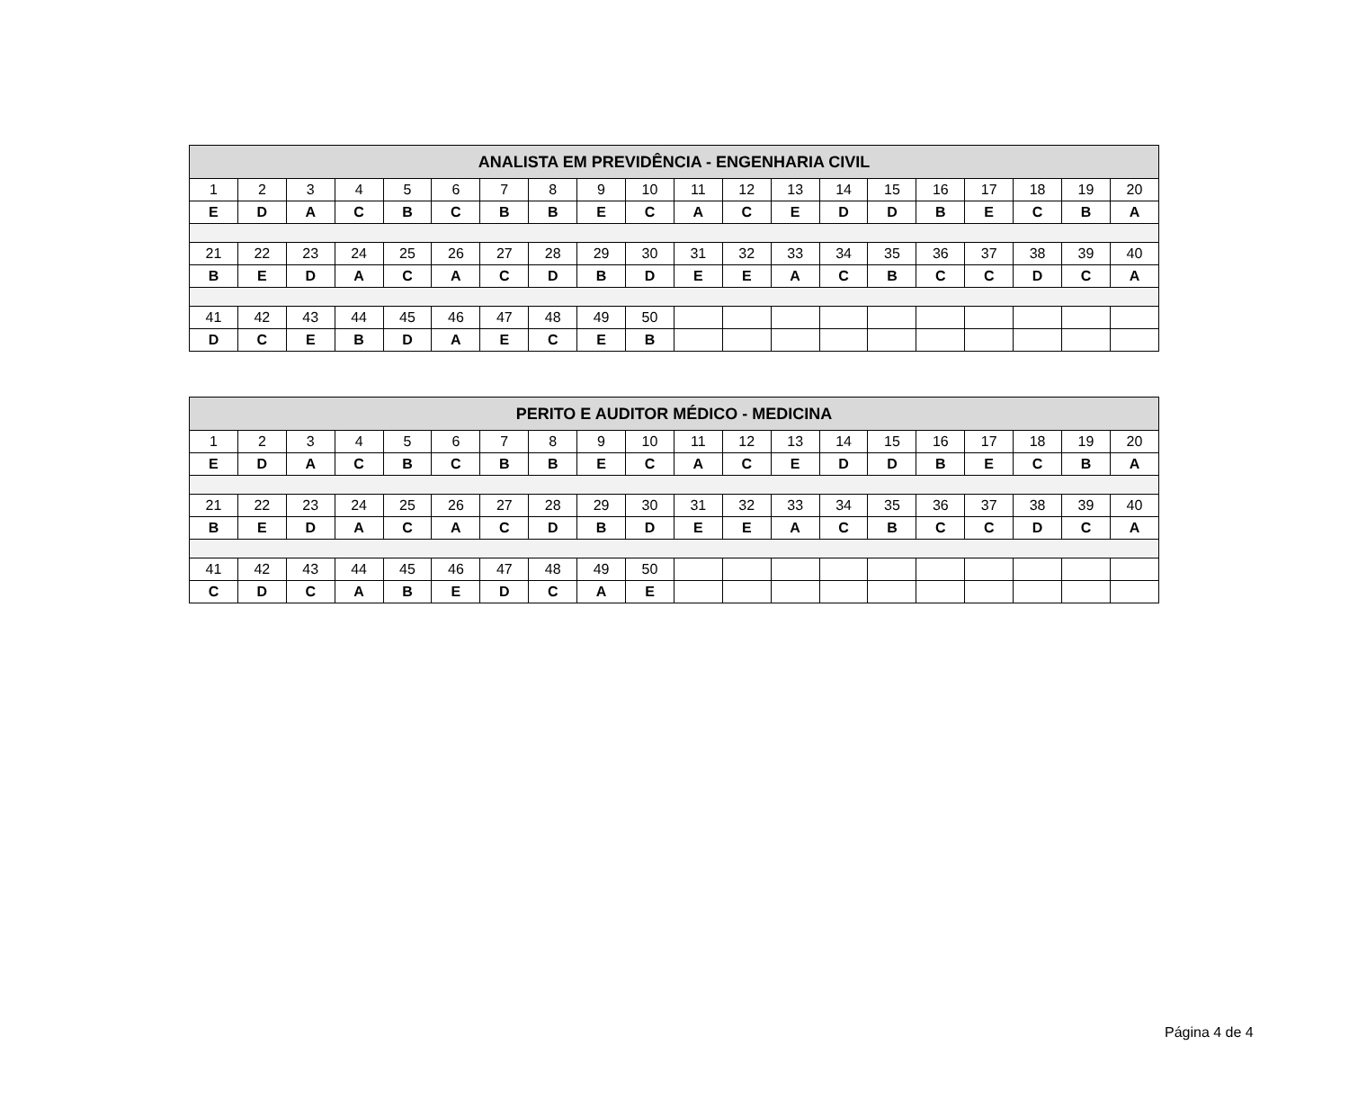| ANALISTA EM PREVIDÊNCIA - ENGENHARIA CIVIL | | | | | | | | | | | | | | | | | | | |
| --- | --- | --- | --- | --- | --- | --- | --- | --- | --- | --- | --- | --- | --- | --- | --- | --- | --- | --- | --- |
| 1 | 2 | 3 | 4 | 5 | 6 | 7 | 8 | 9 | 10 | 11 | 12 | 13 | 14 | 15 | 16 | 17 | 18 | 19 | 20 |
| E | D | A | C | B | C | B | B | E | C | A | C | E | D | D | B | E | C | B | A |
| 21 | 22 | 23 | 24 | 25 | 26 | 27 | 28 | 29 | 30 | 31 | 32 | 33 | 34 | 35 | 36 | 37 | 38 | 39 | 40 |
| B | E | D | A | C | A | C | D | B | D | E | E | A | C | B | C | C | D | C | A |
| 41 | 42 | 43 | 44 | 45 | 46 | 47 | 48 | 49 | 50 | | | | | | | | | | |
| D | C | E | B | D | A | E | C | E | B | | | | | | | | | | |
| PERITO E AUDITOR MÉDICO - MEDICINA | | | | | | | | | | | | | | | | | | | |
| --- | --- | --- | --- | --- | --- | --- | --- | --- | --- | --- | --- | --- | --- | --- | --- | --- | --- | --- | --- |
| 1 | 2 | 3 | 4 | 5 | 6 | 7 | 8 | 9 | 10 | 11 | 12 | 13 | 14 | 15 | 16 | 17 | 18 | 19 | 20 |
| E | D | A | C | B | C | B | B | E | C | A | C | E | D | D | B | E | C | B | A |
| 21 | 22 | 23 | 24 | 25 | 26 | 27 | 28 | 29 | 30 | 31 | 32 | 33 | 34 | 35 | 36 | 37 | 38 | 39 | 40 |
| B | E | D | A | C | A | C | D | B | D | E | E | A | C | B | C | C | D | C | A |
| 41 | 42 | 43 | 44 | 45 | 46 | 47 | 48 | 49 | 50 | | | | | | | | | | |
| C | D | C | A | B | E | D | C | A | E | | | | | | | | | | |
Página 4 de 4